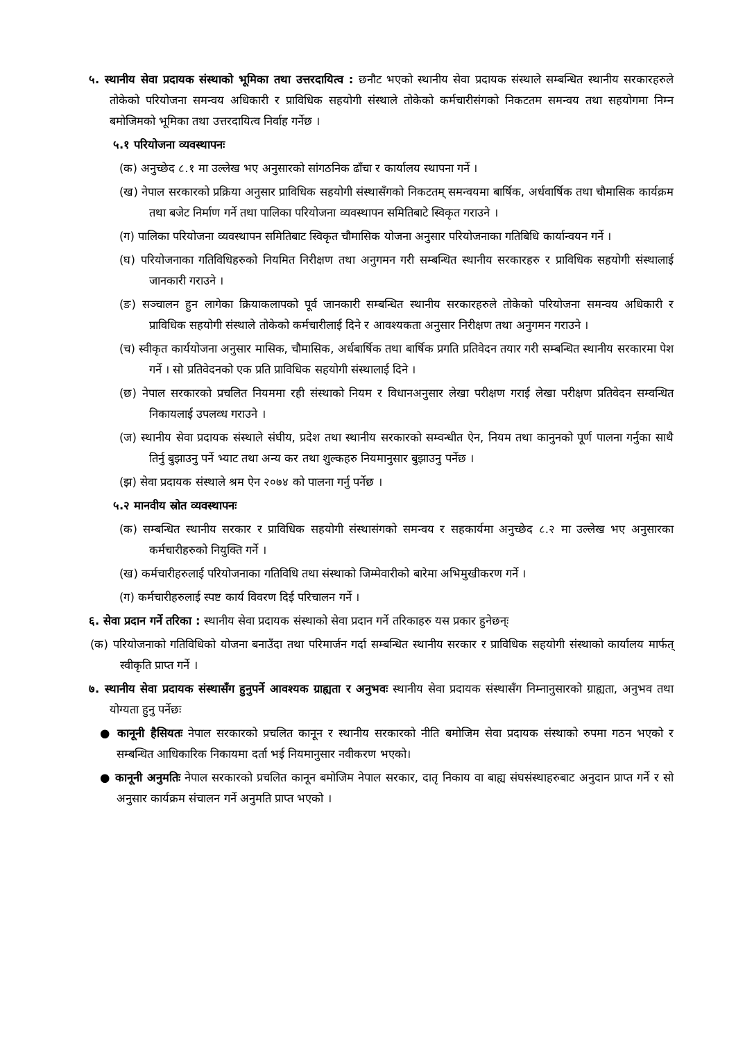५. स्थानीय सेवा प्रदायक संस्थाको भूमिका तथा उत्तरदायित्व : छनौट भएको स्थानीय सेवा प्रदायक संस्थाले सम्बन्धित स्थानीय सरकारहरुले तोकेको परियोजना समन्वय अधिकारी र प्राविधिक सहयोगी संस्थाले तोकेको कर्मचारीसंगको निकटतम समन्वय तथा सहयोगमा निम्न बमोजिमको भूमिका तथा उत्तरदायित्व निर्वाह गर्नेछ ।
५.१ परियोजना व्यवस्थापनः
(क) अनुच्छेद ८.१ मा उल्लेख भए अनुसारको सांगठनिक ढाँचा र कार्यालय स्थापना गर्ने ।
(ख) नेपाल सरकारको प्रक्रिया अनुसार प्राविधिक सहयोगी संस्थासँगको निकटतम् समन्वयमा बार्षिक, अर्धवार्षिक तथा चौमासिक कार्यक्रम तथा बजेट निर्माण गर्ने तथा पालिका परियोजना व्यवस्थापन समितिबाटे स्विकृत गराउने ।
(ग) पालिका परियोजना व्यवस्थापन समितिबाट स्विकृत चौमासिक योजना अनुसार परियोजनाका गतिबिधि कार्यान्वयन गर्ने ।
(घ) परियोजनाका गतिविधिहरुको नियमित निरीक्षण तथा अनुगमन गरी सम्बन्धित स्थानीय सरकारहरु र प्राविधिक सहयोगी संस्थालाई जानकारी गराउने ।
(ङ) सञ्चालन हुन लागेका क्रियाकलापको पूर्व जानकारी सम्बन्धित स्थानीय सरकारहरुले तोकेको परियोजना समन्वय अधिकारी र प्राविधिक सहयोगी संस्थाले तोकेको कर्मचारीलाई दिने र आवश्यकता अनुसार निरीक्षण तथा अनुगमन गराउने ।
(च) स्वीकृत कार्ययोजना अनुसार मासिक, चौमासिक, अर्धबार्षिक तथा बार्षिक प्रगति प्रतिवेदन तयार गरी सम्बन्धित स्थानीय सरकारमा पेश गर्ने । सो प्रतिवेदनको एक प्रति प्राविधिक सहयोगी संस्थालाई दिने ।
(छ) नेपाल सरकारको प्रचलित नियममा रही संस्थाको नियम र विधानअनुसार लेखा परीक्षण गराई लेखा परीक्षण प्रतिवेदन सम्वन्धित निकायलाई उपलव्ध गराउने ।
(ज) स्थानीय सेवा प्रदायक संस्थाले संघीय, प्रदेश तथा स्थानीय सरकारको सम्वन्धीत ऐन, नियम तथा कानुनको पूर्ण पालना गर्नुका साथै तिर्नु बुझाउनु पर्ने भ्याट तथा अन्य कर तथा शुल्कहरु नियमानुसार बुझाउनु पर्नेछ ।
(झ) सेवा प्रदायक संस्थाले श्रम ऐन २०७४ को पालना गर्नु पर्नेछ ।
५.२ मानवीय स्रोत व्यवस्थापनः
(क) सम्बन्धित स्थानीय सरकार र प्राविधिक सहयोगी संस्थासंगको समन्वय र सहकार्यमा अनुच्छेद ८.२ मा उल्लेख भए अनुसारका कर्मचारीहरुको नियुक्ति गर्ने ।
(ख) कर्मचारीहरुलाई परियोजनाका गतिविधि तथा संस्थाको जिम्मेवारीको बारेमा अभिमुखीकरण गर्ने ।
(ग) कर्मचारीहरुलाई स्पष्ट कार्य विवरण दिई परिचालन गर्ने ।
६. सेवा प्रदान गर्ने तरिका : स्थानीय सेवा प्रदायक संस्थाको सेवा प्रदान गर्ने तरिकाहरु यस प्रकार हुनेछन्ः
(क) परियोजनाको गतिविधिको योजना बनाउँदा तथा परिमार्जन गर्दा सम्बन्धित स्थानीय सरकार र प्राविधिक सहयोगी संस्थाको कार्यालय मार्फत् स्वीकृति प्राप्त गर्ने ।
७. स्थानीय सेवा प्रदायक संस्थासँग हुनुपर्ने आवश्यक ग्राह्यता र अनुभवः स्थानीय सेवा प्रदायक संस्थासँग निम्नानुसारको ग्राह्यता, अनुभव तथा योग्यता हुनु पर्नेछः
● कानूनी हैसियतः नेपाल सरकारको प्रचलित कानून र स्थानीय सरकारको नीति बमोजिम सेवा प्रदायक संस्थाको रुपमा गठन भएको र सम्बन्धित आधिकारिक निकायमा दर्ता भई नियमानुसार नवीकरण भएको।
● कानूनी अनुमतिः नेपाल सरकारको प्रचलित कानून बमोजिम नेपाल सरकार, दातृ निकाय वा बाह्य संघसंस्थाहरुबाट अनुदान प्राप्त गर्ने र सो अनुसार कार्यक्रम संचालन गर्ने अनुमति प्राप्त भएको ।